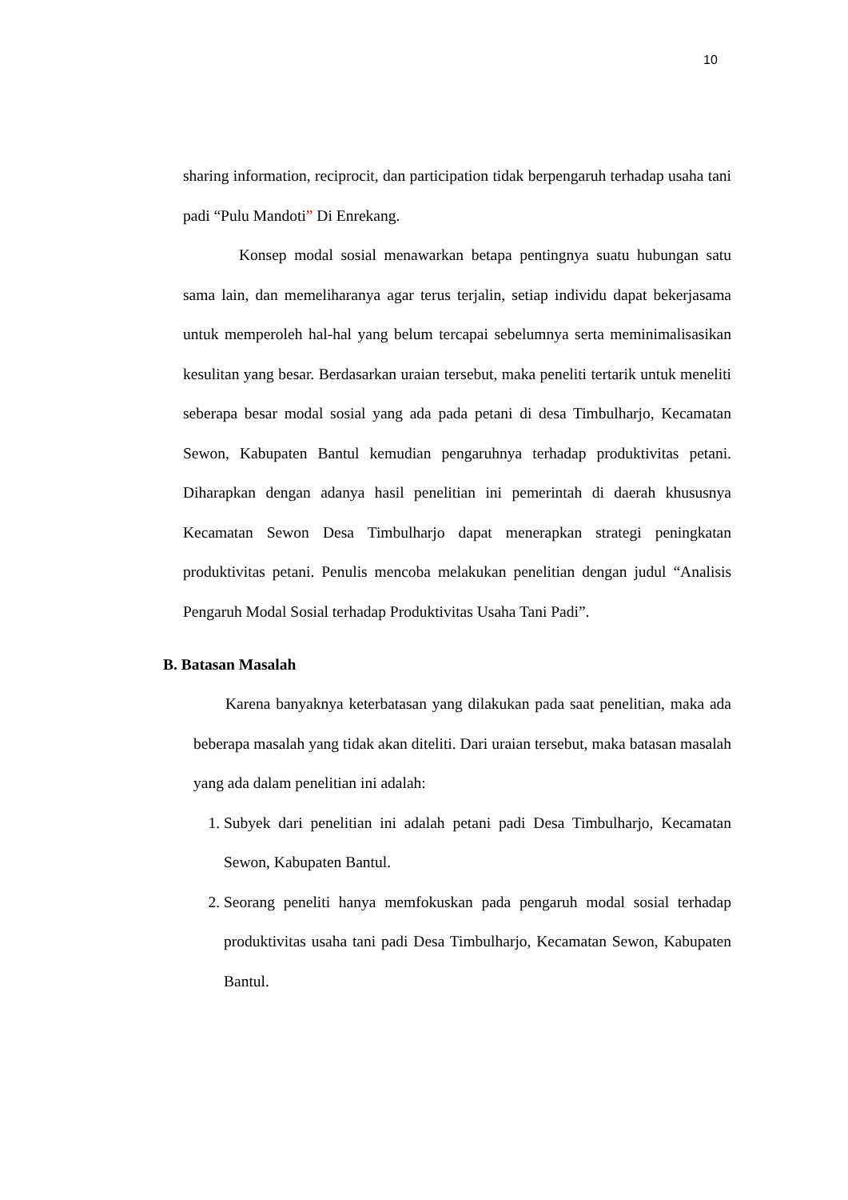10
sharing information, reciprocit, dan participation tidak berpengaruh terhadap usaha tani padi “Pulu Mandoti” Di Enrekang.
Konsep modal sosial menawarkan betapa pentingnya suatu hubungan satu sama lain, dan memeliharanya agar terus terjalin, setiap individu dapat bekerjasama untuk memperoleh hal-hal yang belum tercapai sebelumnya serta meminimalisasikan kesulitan yang besar. Berdasarkan uraian tersebut, maka peneliti tertarik untuk meneliti seberapa besar modal sosial yang ada pada petani di desa Timbulharjo, Kecamatan Sewon, Kabupaten Bantul kemudian pengaruhnya terhadap produktivitas petani. Diharapkan dengan adanya hasil penelitian ini pemerintah di daerah khususnya Kecamatan Sewon Desa Timbulharjo dapat menerapkan strategi peningkatan produktivitas petani. Penulis mencoba melakukan penelitian dengan judul “Analisis Pengaruh Modal Sosial terhadap Produktivitas Usaha Tani Padi”.
B. Batasan Masalah
Karena banyaknya keterbatasan yang dilakukan pada saat penelitian, maka ada beberapa masalah yang tidak akan diteliti. Dari uraian tersebut, maka batasan masalah yang ada dalam penelitian ini adalah:
1. Subyek dari penelitian ini adalah petani padi Desa Timbulharjo, Kecamatan Sewon, Kabupaten Bantul.
2. Seorang peneliti hanya memfokuskan pada pengaruh modal sosial terhadap produktivitas usaha tani padi Desa Timbulharjo, Kecamatan Sewon, Kabupaten Bantul.